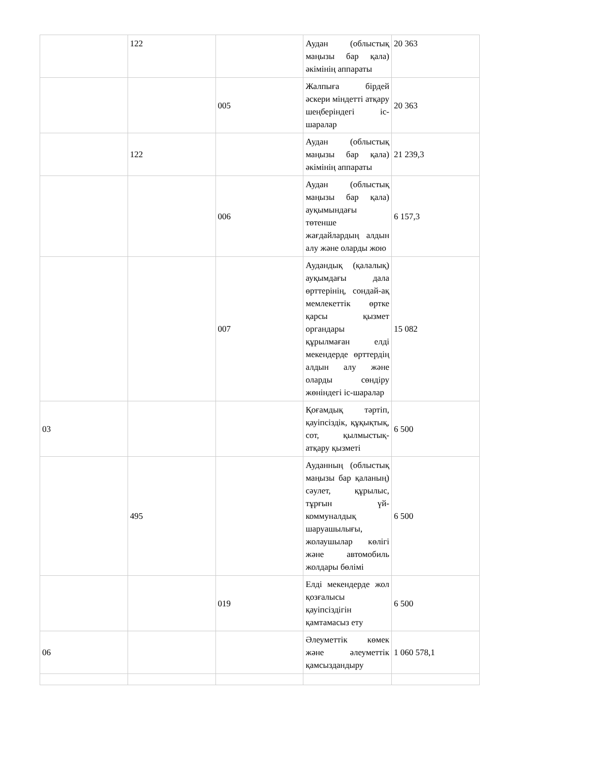| | 122 | | Аудан (облыстық маңызы бар қала) әкімінің аппараты | 20 363 |
| | | 005 | Жалпыға бірдей әскери міндетті атқару шеңберіндегі іс-шаралар | 20 363 |
| | 122 | | Аудан (облыстық маңызы бар қала) әкімінің аппараты | 21 239,3 |
| | | 006 | Аудан (облыстық маңызы бар қала) ауқымындағы төтенше жағдайлардың алдын алу және оларды жою | 6 157,3 |
| | | 007 | Аудандық (қалалық) ауқымдағы дала өрттерінің, сондай-ақ мемлекеттік өртке қарсы қызмет органдары құрылмаған елді мекендерде өрттердің алдын алу және оларды сөндіру жөніндегі іс-шаралар | 15 082 |
| 03 | | | Қоғамдық тәртіп, қауіпсіздік, құқықтық, сот, қылмыстық-атқару қызметі | 6 500 |
| | 495 | | Ауданның (облыстық маңызы бар қаланың) сәулет, құрылыс, тұрғын үй-коммуналдық шаруашылығы, жолаушылар көлігі және автомобиль жолдары бөлімі | 6 500 |
| | | 019 | Елді мекендерде жол қозғалысы қауіпсіздігін қамтамасыз ету | 6 500 |
| 06 | | | Әлеуметтік көмек және әлеуметтік қамсыздандыру | 1 060 578,1 |